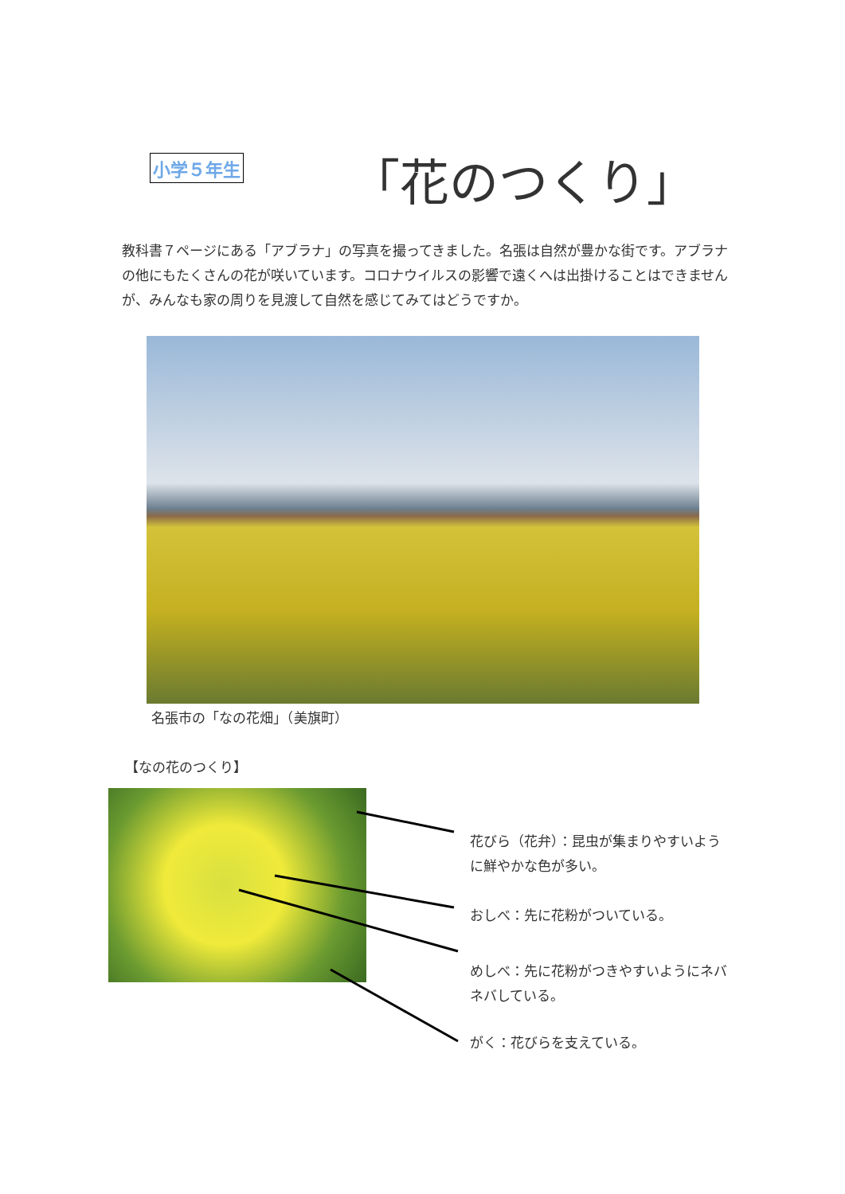小学５年生 「花のつくり」
教科書７ページにある「アブラナ」の写真を撮ってきました。名張は自然が豊かな街です。アブラナの他にもたくさんの花が咲いています。コロナウイルスの影響で遠くへは出掛けることはできませんが、みんなも家の周りを見渡して自然を感じてみてはどうですか。
名張市の「なの花畑」（美旗町）
【なの花のつくり】
花びら（花弁）：昆虫が集まりやすいように鮮やかな色が多い。
おしべ：先に花粉がついている。
めしべ：先に花粉がつきやすいようにネバネバしている。
がく：花びらを支えている。